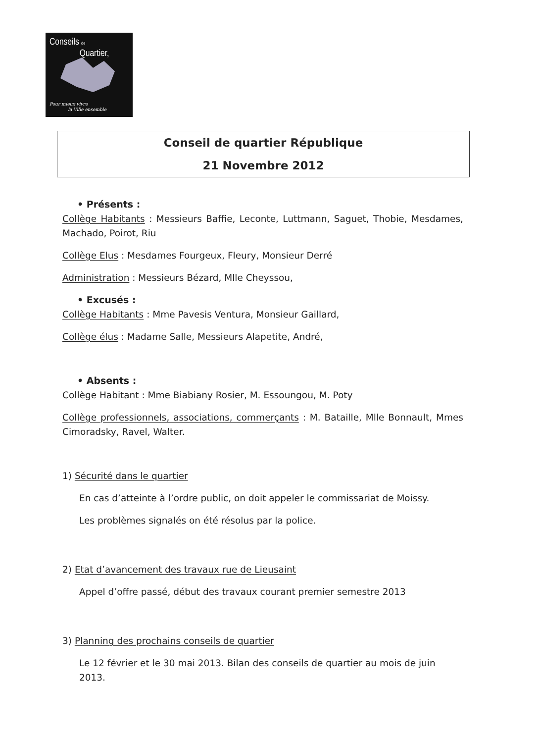Conseils de
Quartier,
Pour mieux vivre
la Ville ensemble
Conseil de quartier République
21 Novembre 2012
• Présents :
Collège Habitants : Messieurs Baffie, Leconte, Luttmann, Saguet, Thobie, Mesdames, Machado, Poirot, Riu
Collège Elus : Mesdames Fourgeux, Fleury, Monsieur Derré
Administration : Messieurs Bézard, Mlle Cheyssou,
• Excusés :
Collège Habitants : Mme Pavesis Ventura, Monsieur Gaillard,
Collège élus : Madame Salle, Messieurs Alapetite, André,
• Absents :
Collège Habitant : Mme Biabiany Rosier, M. Essoungou, M. Poty
Collège professionnels, associations, commerçants : M. Bataille, Mlle Bonnault, Mmes Cimoradsky, Ravel, Walter.
1) Sécurité dans le quartier
En cas d’atteinte à l’ordre public, on doit appeler le commissariat de Moissy.
Les problèmes signalés on été résolus par la police.
2) Etat d’avancement des travaux rue de Lieusaint
Appel d’offre passé, début des travaux courant premier semestre 2013
3) Planning des prochains conseils de quartier
Le 12 février et le 30 mai 2013. Bilan des conseils de quartier au mois de juin 2013.